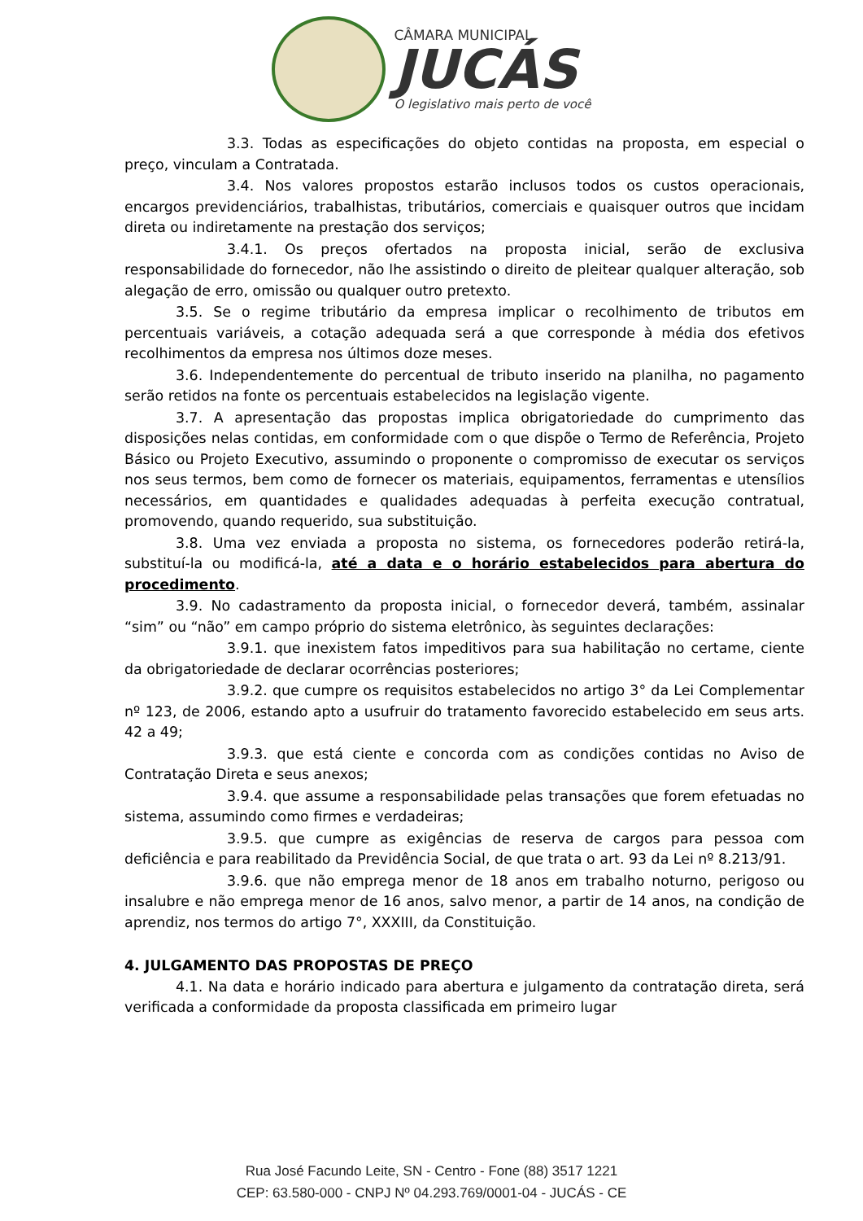CÂMARA MUNICIPAL
JUCÁS
O legislativo mais perto de você
3.3. Todas as especificações do objeto contidas na proposta, em especial o preço, vinculam a Contratada.
3.4. Nos valores propostos estarão inclusos todos os custos operacionais, encargos previdenciários, trabalhistas, tributários, comerciais e quaisquer outros que incidam direta ou indiretamente na prestação dos serviços;
3.4.1. Os preços ofertados na proposta inicial, serão de exclusiva responsabilidade do fornecedor, não lhe assistindo o direito de pleitear qualquer alteração, sob alegação de erro, omissão ou qualquer outro pretexto.
3.5. Se o regime tributário da empresa implicar o recolhimento de tributos em percentuais variáveis, a cotação adequada será a que corresponde à média dos efetivos recolhimentos da empresa nos últimos doze meses.
3.6. Independentemente do percentual de tributo inserido na planilha, no pagamento serão retidos na fonte os percentuais estabelecidos na legislação vigente.
3.7. A apresentação das propostas implica obrigatoriedade do cumprimento das disposições nelas contidas, em conformidade com o que dispõe o Termo de Referência, Projeto Básico ou Projeto Executivo, assumindo o proponente o compromisso de executar os serviços nos seus termos, bem como de fornecer os materiais, equipamentos, ferramentas e utensílios necessários, em quantidades e qualidades adequadas à perfeita execução contratual, promovendo, quando requerido, sua substituição.
3.8. Uma vez enviada a proposta no sistema, os fornecedores poderão retirá-la, substituí-la ou modificá-la, até a data e o horário estabelecidos para abertura do procedimento.
3.9. No cadastramento da proposta inicial, o fornecedor deverá, também, assinalar “sim” ou “não” em campo próprio do sistema eletrônico, às seguintes declarações:
3.9.1. que inexistem fatos impeditivos para sua habilitação no certame, ciente da obrigatoriedade de declarar ocorrências posteriores;
3.9.2. que cumpre os requisitos estabelecidos no artigo 3° da Lei Complementar nº 123, de 2006, estando apto a usufruir do tratamento favorecido estabelecido em seus arts. 42 a 49;
3.9.3. que está ciente e concorda com as condições contidas no Aviso de Contratação Direta e seus anexos;
3.9.4. que assume a responsabilidade pelas transações que forem efetuadas no sistema, assumindo como firmes e verdadeiras;
3.9.5. que cumpre as exigências de reserva de cargos para pessoa com deficiência e para reabilitado da Previdência Social, de que trata o art. 93 da Lei nº 8.213/91.
3.9.6. que não emprega menor de 18 anos em trabalho noturno, perigoso ou insalubre e não emprega menor de 16 anos, salvo menor, a partir de 14 anos, na condição de aprendiz, nos termos do artigo 7°, XXXIII, da Constituição.
4. JULGAMENTO DAS PROPOSTAS DE PREÇO
4.1. Na data e horário indicado para abertura e julgamento da contratação direta, será verificada a conformidade da proposta classificada em primeiro lugar
Rua José Facundo Leite, SN - Centro - Fone (88) 3517 1221
CEP: 63.580-000 - CNPJ Nº 04.293.769/0001-04 - JUCÁS - CE